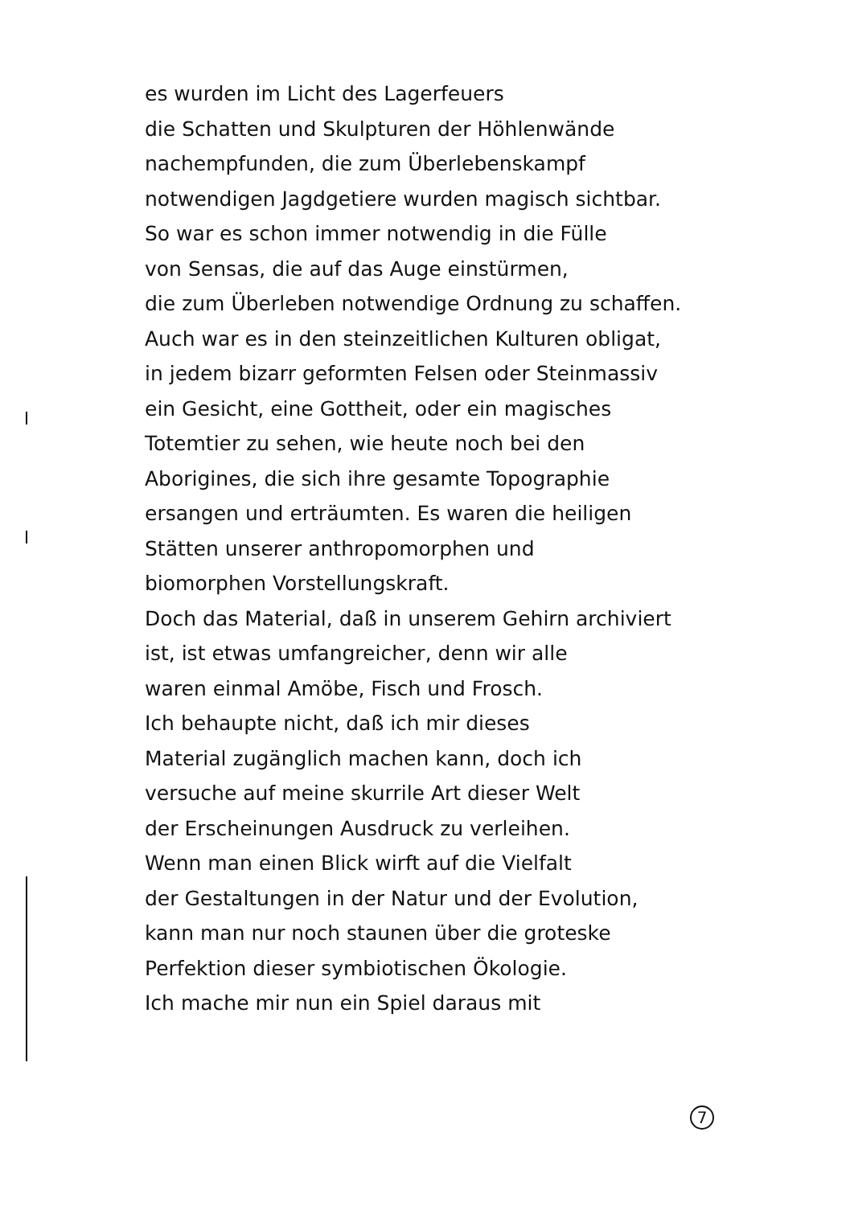es wurden im Licht des Lagerfeuers
die Schatten und Skulpturen der Höhlenwände
nachempfunden, die zum Überlebenskampf
notwendigen Jagdgetiere wurden magisch sichtbar.
So war es schon immer notwendig in die Fülle
von Sensas, die auf das Auge einstürmen,
die zum Überleben notwendige Ordnung zu schaffen.
Auch war es in den steinzeitlichen Kulturen obligat,
in jedem bizarr geformten Felsen oder Steinmassiv
ein Gesicht, eine Gottheit, oder ein magisches
Totemtier zu sehen, wie heute noch bei den
Aborigines, die sich ihre gesamte Topographie
ersangen und erträumten. Es waren die heiligen
Stätten unserer anthropomorphen und
biomorphen Vorstellungskraft.
Doch das Material, daß in unserem Gehirn archiviert
ist, ist etwas umfangreicher, denn wir alle
waren einmal Amöbe, Fisch und Frosch.
Ich behaupte nicht, daß ich mir dieses
Material zugänglich machen kann, doch ich
versuche auf meine skurrile Art dieser Welt
der Erscheinungen Ausdruck zu verleihen.
Wenn man einen Blick wirft auf die Vielfalt
der Gestaltungen in der Natur und der Evolution,
kann man nur noch staunen über die groteske
Perfektion dieser symbiotischen Ökologie.
Ich mache mir nun ein Spiel daraus mit
7